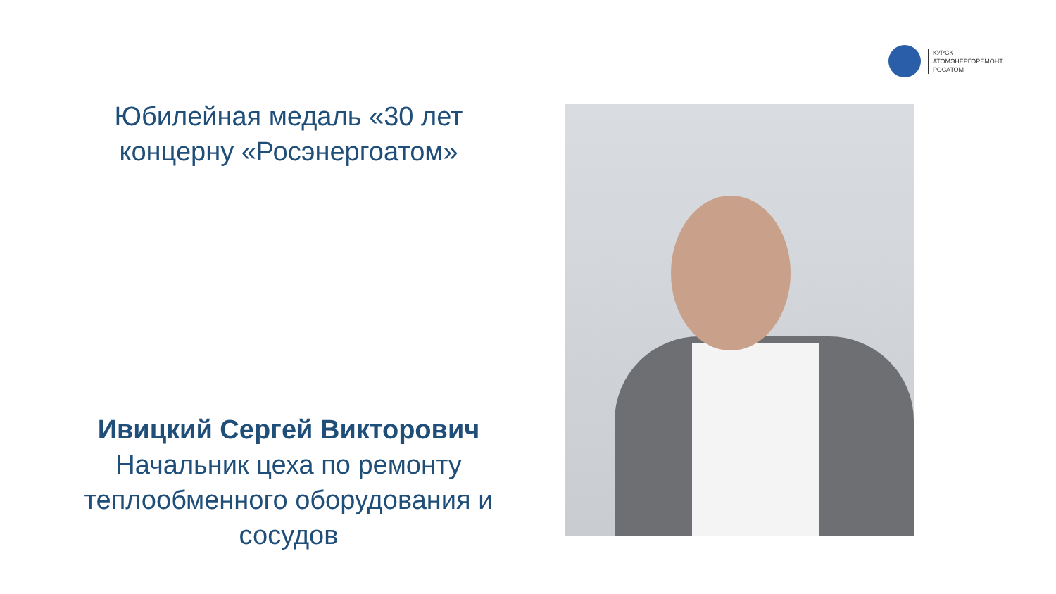КУРСК
АТОМЭНЕРГОРЕМОНТ
РОСАТОМ
Юбилейная медаль «30 лет концерну «Росэнергоатом»
Ивицкий Сергей Викторович
Начальник цеха по ремонту теплообменного оборудования и сосудов